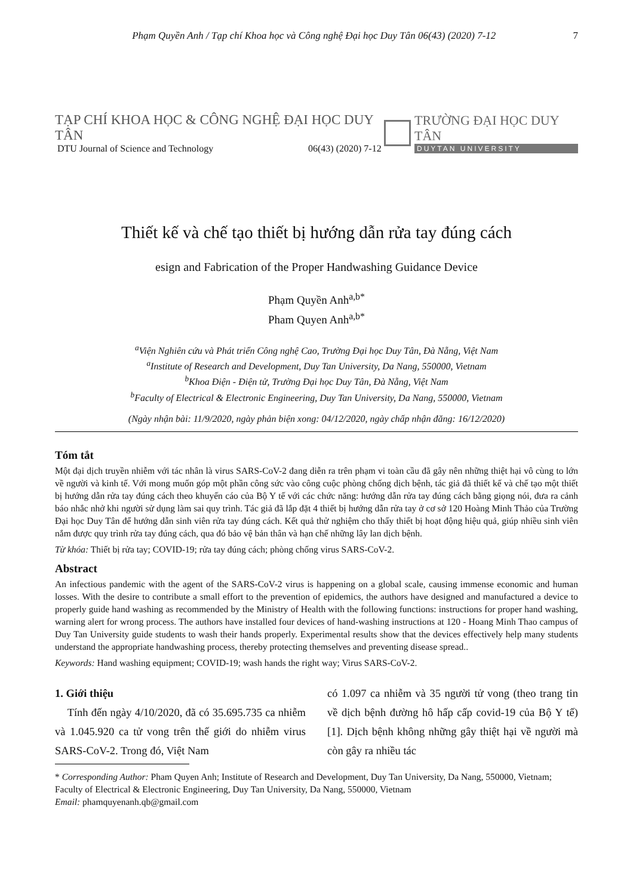Phạm Quyền Anh / Tạp chí Khoa học và Công nghệ Đại học Duy Tân 06(43) (2020) 7-12 7
TẠP CHÍ KHOA HỌC & CÔNG NGHỆ ĐẠI HỌC DUY TÂN
DTU Journal of Science and Technology 06(43) (2020) 7-12
TRƯỜNG ĐẠI HỌC DUY TÂN
DUYTAN UNIVERSITY
Thiết kế và chế tạo thiết bị hướng dẫn rửa tay đúng cách
esign and Fabrication of the Proper Handwashing Guidance Device
Phạm Quyền Anh<sup>a,b*</sup>
Pham Quyen Anh<sup>a,b*</sup>
<sup>a</sup> Viện Nghiên cứu và Phát triển Công nghệ Cao, Trường Đại học Duy Tân, Đà Nẵng, Việt Nam
<sup>a</sup> Institute of Research and Development, Duy Tan University, Da Nang, 550000, Vietnam
<sup>b</sup> Khoa Điện - Điện tử, Trường Đại học Duy Tân, Đà Nẵng, Việt Nam
<sup>b</sup> Faculty of Electrical & Electronic Engineering, Duy Tan University, Da Nang, 550000, Vietnam
(Ngày nhận bài: 11/9/2020, ngày phản biện xong: 04/12/2020, ngày chấp nhận đăng: 16/12/2020)
Tóm tắt
Một đại dịch truyền nhiễm với tác nhân là virus SARS-CoV-2 đang diễn ra trên phạm vi toàn cầu đã gây nên những thiệt hại vô cùng to lớn về người và kinh tế. Với mong muốn góp một phần công sức vào công cuộc phòng chống dịch bệnh, tác giả đã thiết kế và chế tạo một thiết bị hướng dẫn rửa tay đúng cách theo khuyến cáo của Bộ Y tế với các chức năng: hướng dẫn rửa tay đúng cách bằng giọng nói, đưa ra cảnh báo nhắc nhở khi người sử dụng làm sai quy trình. Tác giả đã lắp đặt 4 thiết bị hướng dẫn rửa tay ở cơ sở 120 Hoàng Minh Thảo của Trường Đại học Duy Tân để hướng dẫn sinh viên rửa tay đúng cách. Kết quả thử nghiệm cho thấy thiết bị hoạt động hiệu quả, giúp nhiều sinh viên nắm được quy trình rửa tay đúng cách, qua đó bảo vệ bản thân và hạn chế những lây lan dịch bệnh.
Từ khóa: Thiết bị rửa tay; COVID-19; rửa tay đúng cách; phòng chống virus SARS-CoV-2.
Abstract
An infectious pandemic with the agent of the SARS-CoV-2 virus is happening on a global scale, causing immense economic and human losses. With the desire to contribute a small effort to the prevention of epidemics, the authors have designed and manufactured a device to properly guide hand washing as recommended by the Ministry of Health with the following functions: instructions for proper hand washing, warning alert for wrong process. The authors have installed four devices of hand-washing instructions at 120 - Hoang Minh Thao campus of Duy Tan University guide students to wash their hands properly. Experimental results show that the devices effectively help many students understand the appropriate handwashing process, thereby protecting themselves and preventing disease spread..
Keywords: Hand washing equipment; COVID-19; wash hands the right way; Virus SARS-CoV-2.
1. Giới thiệu
Tính đến ngày 4/10/2020, đã có 35.695.735 ca nhiễm và 1.045.920 ca tử vong trên thế giới do nhiễm virus SARS-CoV-2. Trong đó, Việt Nam
có 1.097 ca nhiễm và 35 người tử vong (theo trang tin về dịch bệnh đường hô hấp cấp covid-19 của Bộ Y tế) [1]. Dịch bệnh không những gây thiệt hại về người mà còn gây ra nhiều tác
* Corresponding Author: Pham Quyen Anh; Institute of Research and Development, Duy Tan University, Da Nang, 550000, Vietnam; Faculty of Electrical & Electronic Engineering, Duy Tan University, Da Nang, 550000, Vietnam
Email: phamquyenanh.qb@gmail.com